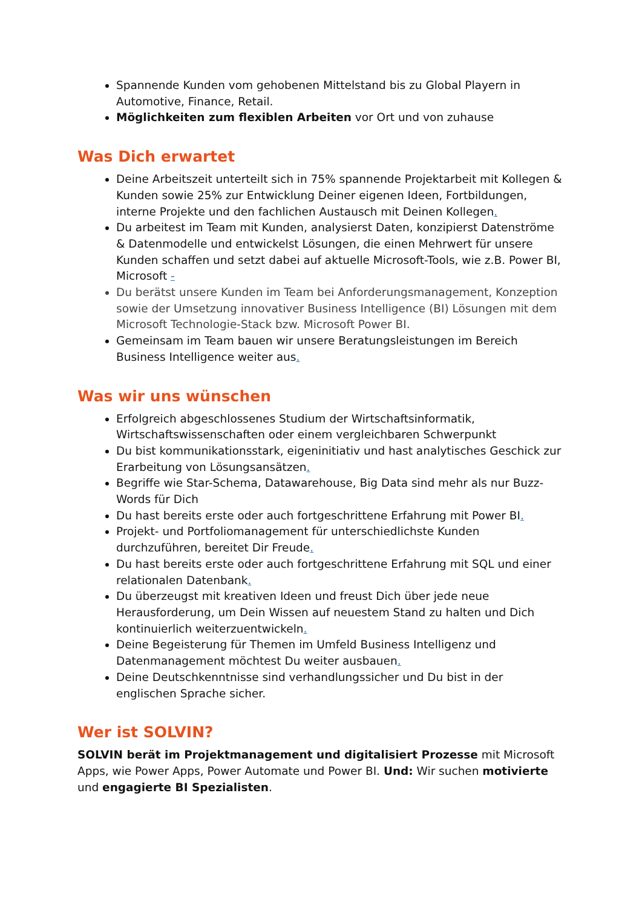Spannende Kunden vom gehobenen Mittelstand bis zu Global Playern in Automotive, Finance, Retail.
Möglichkeiten zum flexiblen Arbeiten vor Ort und von zuhause
Was Dich erwartet
Deine Arbeitszeit unterteilt sich in 75% spannende Projektarbeit mit Kollegen & Kunden sowie 25% zur Entwicklung Deiner eigenen Ideen, Fortbildungen, interne Projekte und den fachlichen Austausch mit Deinen Kollegen.
Du arbeitest im Team mit Kunden, analysierst Daten, konzipierst Datenströme & Datenmodelle und entwickelst Lösungen, die einen Mehrwert für unsere Kunden schaffen und setzt dabei auf aktuelle Microsoft-Tools, wie z.B. Power BI, Microsoft -
Du berätst unsere Kunden im Team bei Anforderungsmanagement, Konzeption sowie der Umsetzung innovativer Business Intelligence (BI) Lösungen mit dem Microsoft Technologie-Stack bzw. Microsoft Power BI.
Gemeinsam im Team bauen wir unsere Beratungsleistungen im Bereich Business Intelligence weiter aus.
Was wir uns wünschen
Erfolgreich abgeschlossenes Studium der Wirtschaftsinformatik, Wirtschaftswissenschaften oder einem vergleichbaren Schwerpunkt
Du bist kommunikationsstark, eigeninitiativ und hast analytisches Geschick zur Erarbeitung von Lösungsansätzen.
Begriffe wie Star-Schema, Datawarehouse, Big Data sind mehr als nur Buzz-Words für Dich
Du hast bereits erste oder auch fortgeschrittene Erfahrung mit Power BI.
Projekt- und Portfoliomanagement für unterschiedlichste Kunden durchzuführen, bereitet Dir Freude.
Du hast bereits erste oder auch fortgeschrittene Erfahrung mit SQL und einer relationalen Datenbank.
Du überzeugst mit kreativen Ideen und freust Dich über jede neue Herausforderung, um Dein Wissen auf neuestem Stand zu halten und Dich kontinuierlich weiterzuentwickeln.
Deine Begeisterung für Themen im Umfeld Business Intelligenz und Datenmanagement möchtest Du weiter ausbauen.
Deine Deutschkenntnisse sind verhandlungssicher und Du bist in der englischen Sprache sicher.
Wer ist SOLVIN?
SOLVIN berät im Projektmanagement und digitalisiert Prozesse mit Microsoft Apps, wie Power Apps, Power Automate und Power BI. Und: Wir suchen motivierte und engagierte BI Spezialisten.